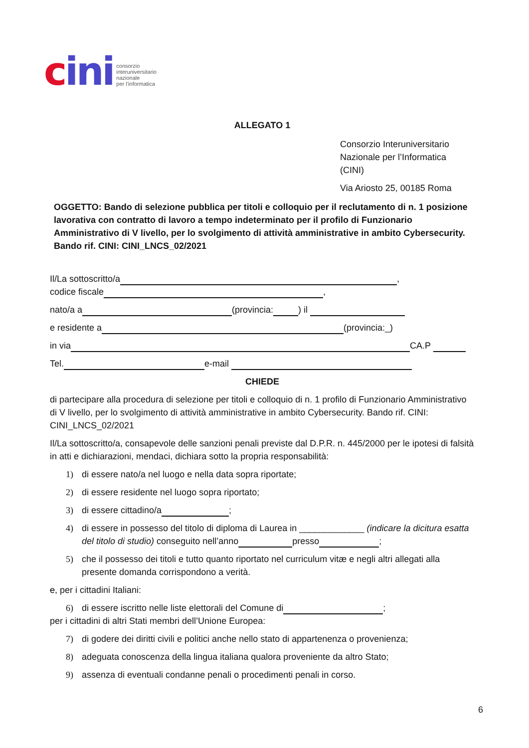cini
consorzio
interuniversitario
nazionale
per l’informatica
ALLEGATO 1
Consorzio Interuniversitario
Nazionale per l’Informatica
(CINI)
Via Ariosto 25, 00185 Roma
OGGETTO: Bando di selezione pubblica per titoli e colloquio per il reclutamento di n. 1 posizione lavorativa con contratto di lavoro a tempo indeterminato per il profilo di Funzionario Amministrativo di V livello, per lo svolgimento di attività amministrative in ambito Cybersecurity. Bando rif. CINI: CINI_LNCS_02/2021
Il/La sottoscritto/a ,
codice fiscale ,
nato/a a (provincia: ) il
e residente a (provincia:_)
in via CA.P
Tel. e-mail
CHIEDE
di partecipare alla procedura di selezione per titoli e colloquio di n. 1 profilo di Funzionario Amministrativo di V livello, per lo svolgimento di attività amministrative in ambito Cybersecurity. Bando rif. CINI: CINI_LNCS_02/2021
Il/La sottoscritto/a, consapevole delle sanzioni penali previste dal D.P.R. n. 445/2000 per le ipotesi di falsità in atti e dichiarazioni, mendaci, dichiara sotto la propria responsabilità:
1) di essere nato/a nel luogo e nella data sopra riportate;
2) di essere residente nel luogo sopra riportato;
3) di essere cittadino/a ;
4) di essere in possesso del titolo di diploma di Laurea in _____________ (indicare la dicitura esatta del titolo di studio) conseguito nell’anno presso ;
5) che il possesso dei titoli e tutto quanto riportato nel curriculum vitæ e negli altri allegati alla presente domanda corrispondono a verità.
e, per i cittadini Italiani:
6) di essere iscritto nelle liste elettorali del Comune di ;
per i cittadini di altri Stati membri dell’Unione Europea:
7) di godere dei diritti civili e politici anche nello stato di appartenenza o provenienza;
8) adeguata conoscenza della lingua italiana qualora proveniente da altro Stato;
9) assenza di eventuali condanne penali o procedimenti penali in corso.
6